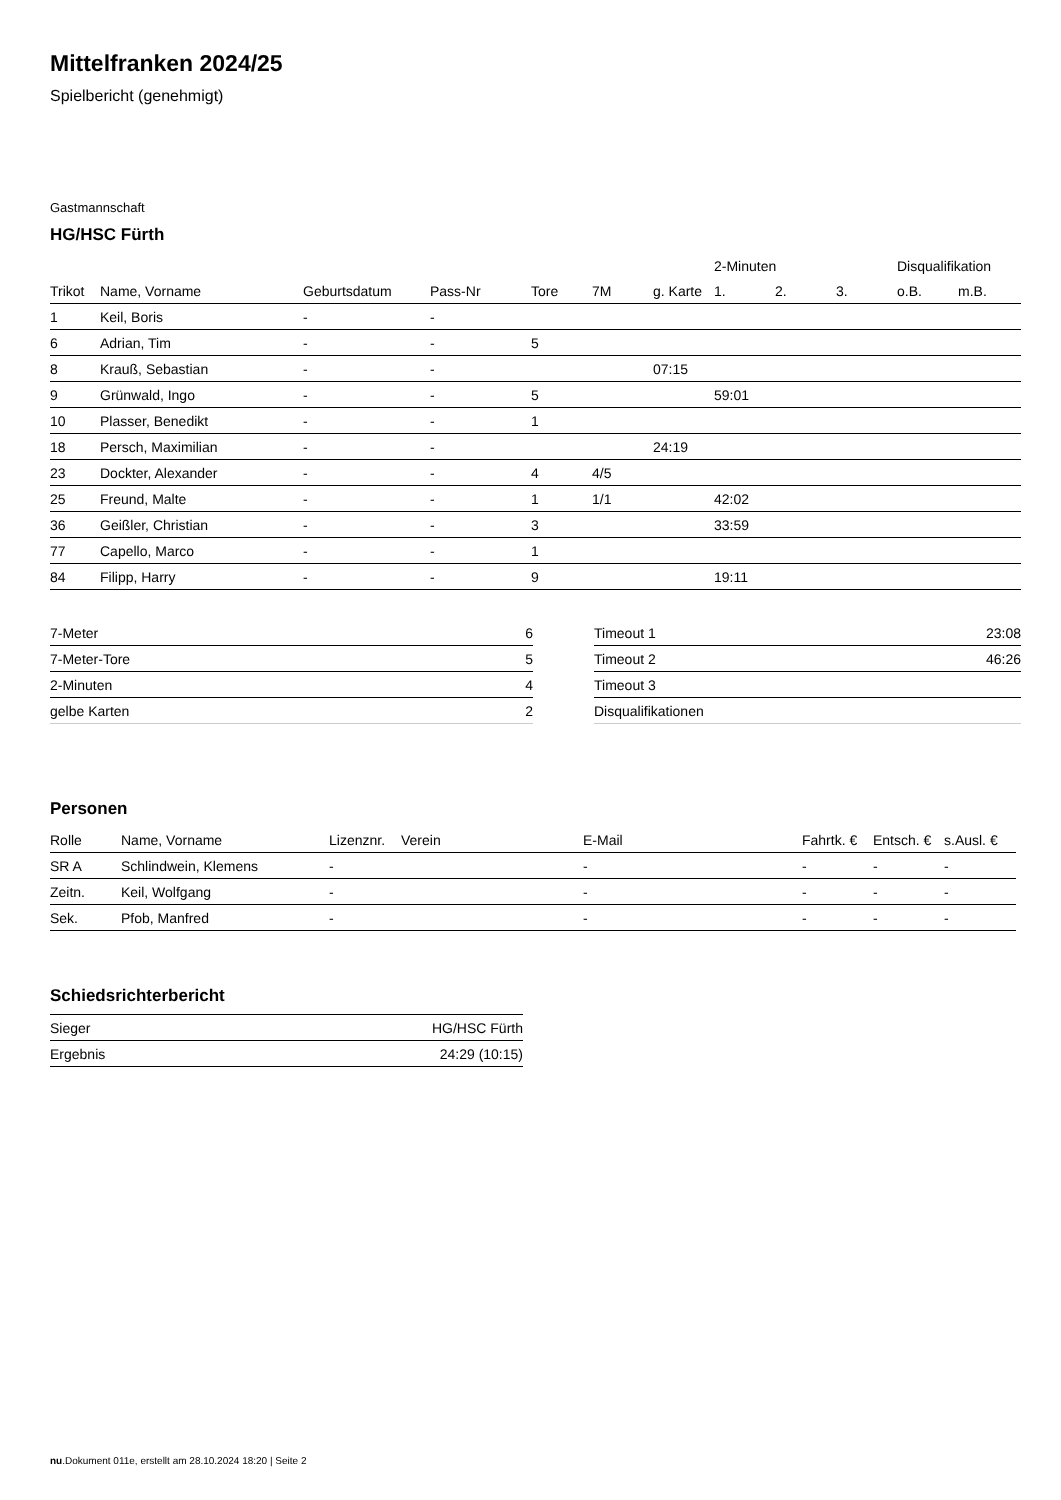Mittelfranken 2024/25
Spielbericht (genehmigt)
Gastmannschaft
HG/HSC Fürth
| | | | | | | | 2-Minuten | | | Disqualifikation | |
| --- | --- | --- | --- | --- | --- | --- | --- | --- | --- | --- | --- |
| Trikot | Name, Vorname | Geburtsdatum | Pass-Nr | Tore | 7M | g. Karte | 1. | 2. | 3. | o.B. | m.B. |
| 1 | Keil, Boris | - | - | | | | | | | | |
| 6 | Adrian, Tim | - | - | 5 | | | | | | | |
| 8 | Krauß, Sebastian | - | - | | | 07:15 | | | | | |
| 9 | Grünwald, Ingo | - | - | 5 | | | 59:01 | | | | |
| 10 | Plasser, Benedikt | - | - | 1 | | | | | | | |
| 18 | Persch, Maximilian | - | - | | | 24:19 | | | | | |
| 23 | Dockter, Alexander | - | - | 4 | 4/5 | | | | | | |
| 25 | Freund, Malte | - | - | 1 | 1/1 | | 42:02 | | | | |
| 36 | Geißler, Christian | - | - | 3 | | | 33:59 | | | | |
| 77 | Capello, Marco | - | - | 1 | | | | | | | |
| 84 | Filipp, Harry | - | - | 9 | | | 19:11 | | | | |
| 7-Meter | 6 |
| 7-Meter-Tore | 5 |
| 2-Minuten | 4 |
| gelbe Karten | 2 |
| Timeout 1 | 23:08 |
| Timeout 2 | 46:26 |
| Timeout 3 | |
| Disqualifikationen | |
Personen
| Rolle | Name, Vorname | Lizenznr. | Verein | E-Mail | Fahrtk. € | Entsch. € | s.Ausl. € |
| --- | --- | --- | --- | --- | --- | --- | --- |
| SR A | Schlindwein, Klemens | - | | - | - | - | - |
| Zeitn. | Keil, Wolfgang | - | | - | - | - | - |
| Sek. | Pfob, Manfred | - | | - | - | - | - |
Schiedsrichterbericht
| Sieger | HG/HSC Fürth |
| Ergebnis | 24:29 (10:15) |
nu.Dokument 011e, erstellt am 28.10.2024 18:20 | Seite 2